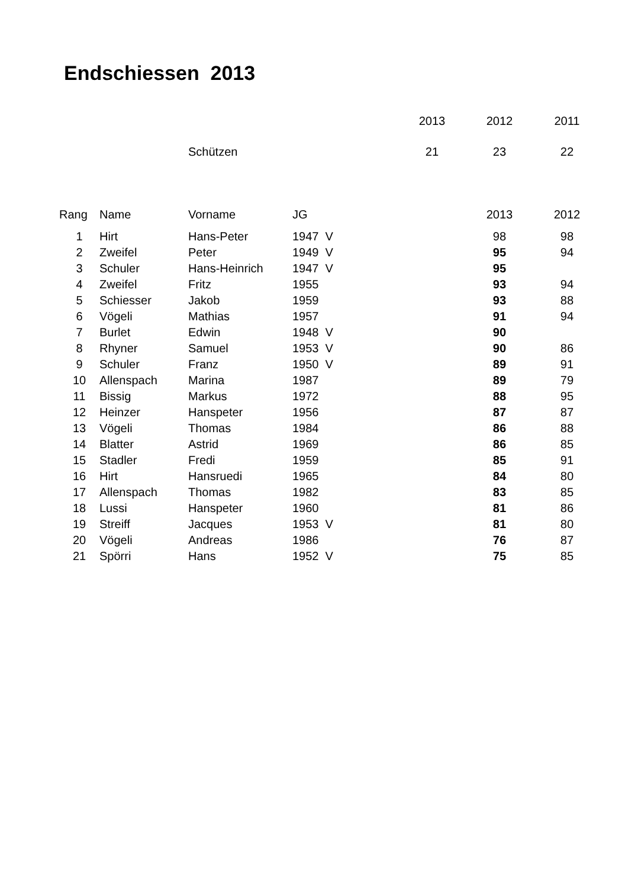Endschiessen 2013
| | | | | | 2013 | 2012 | 2011 |
| | | Schützen | | | 21 | 23 | 22 |
| Rang | Name | Vorname | JG | | | 2013 | 2012 |
| 1 | Hirt | Hans-Peter | 1947 V | | | 98 | 98 |
| 2 | Zweifel | Peter | 1949 V | | | 95 | 94 |
| 3 | Schuler | Hans-Heinrich | 1947 V | | | 95 | |
| 4 | Zweifel | Fritz | 1955 | | | 93 | 94 |
| 5 | Schiesser | Jakob | 1959 | | | 93 | 88 |
| 6 | Vögeli | Mathias | 1957 | | | 91 | 94 |
| 7 | Burlet | Edwin | 1948 V | | | 90 | |
| 8 | Rhyner | Samuel | 1953 V | | | 90 | 86 |
| 9 | Schuler | Franz | 1950 V | | | 89 | 91 |
| 10 | Allenspach | Marina | 1987 | | | 89 | 79 |
| 11 | Bissig | Markus | 1972 | | | 88 | 95 |
| 12 | Heinzer | Hanspeter | 1956 | | | 87 | 87 |
| 13 | Vögeli | Thomas | 1984 | | | 86 | 88 |
| 14 | Blatter | Astrid | 1969 | | | 86 | 85 |
| 15 | Stadler | Fredi | 1959 | | | 85 | 91 |
| 16 | Hirt | Hansruedi | 1965 | | | 84 | 80 |
| 17 | Allenspach | Thomas | 1982 | | | 83 | 85 |
| 18 | Lussi | Hanspeter | 1960 | | | 81 | 86 |
| 19 | Streiff | Jacques | 1953 V | | | 81 | 80 |
| 20 | Vögeli | Andreas | 1986 | | | 76 | 87 |
| 21 | Spörri | Hans | 1952 V | | | 75 | 85 |